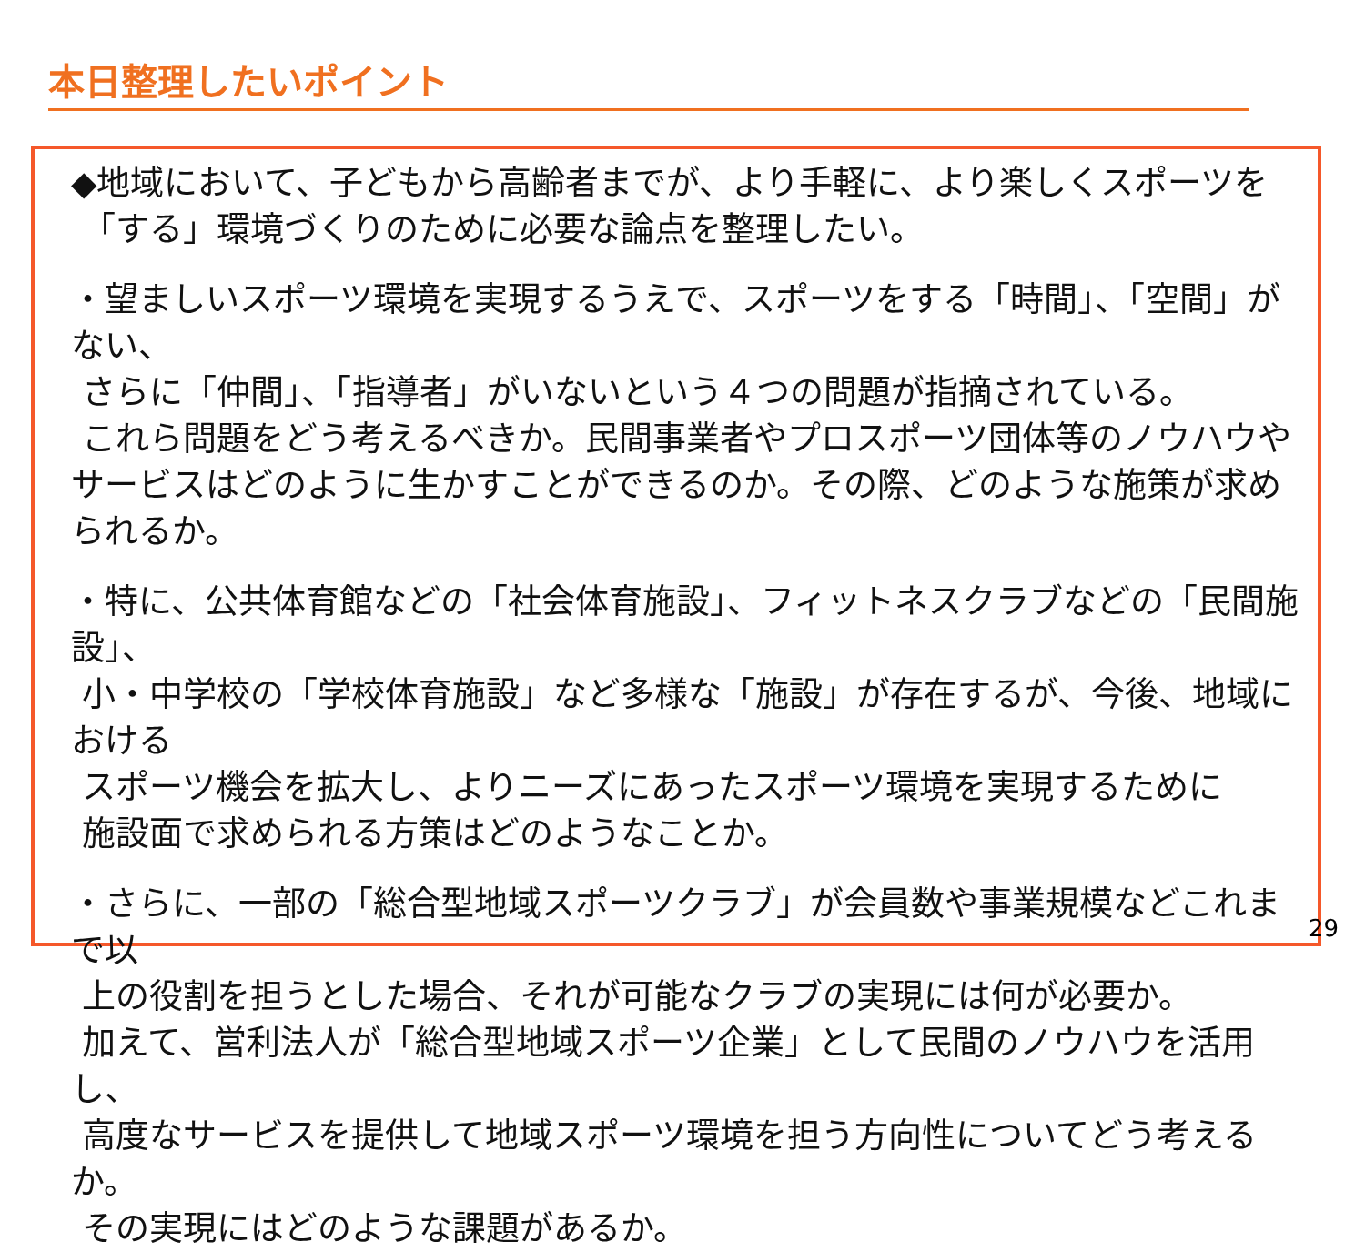本日整理したいポイント
◆地域において、子どもから高齢者までが、より手軽に、より楽しくスポーツを
「する」環境づくりのために必要な論点を整理したい。
・望ましいスポーツ環境を実現するうえで、スポーツをする「時間」、「空間」がない、
さらに「仲間」、「指導者」がいないという４つの問題が指摘されている。
これら問題をどう考えるべきか。民間事業者やプロスポーツ団体等のノウハウやサービスはどのように生かすことができるのか。その際、どのような施策が求められるか。
・特に、公共体育館などの「社会体育施設」、フィットネスクラブなどの「民間施設」、
小・中学校の「学校体育施設」など多様な「施設」が存在するが、今後、地域における
スポーツ機会を拡大し、よりニーズにあったスポーツ環境を実現するために
施設面で求められる方策はどのようなことか。
・さらに、一部の「総合型地域スポーツクラブ」が会員数や事業規模などこれまで以
上の役割を担うとした場合、それが可能なクラブの実現には何が必要か。
加えて、営利法人が「総合型地域スポーツ企業」として民間のノウハウを活用し、
高度なサービスを提供して地域スポーツ環境を担う方向性についてどう考えるか。
その実現にはどのような課題があるか。
29